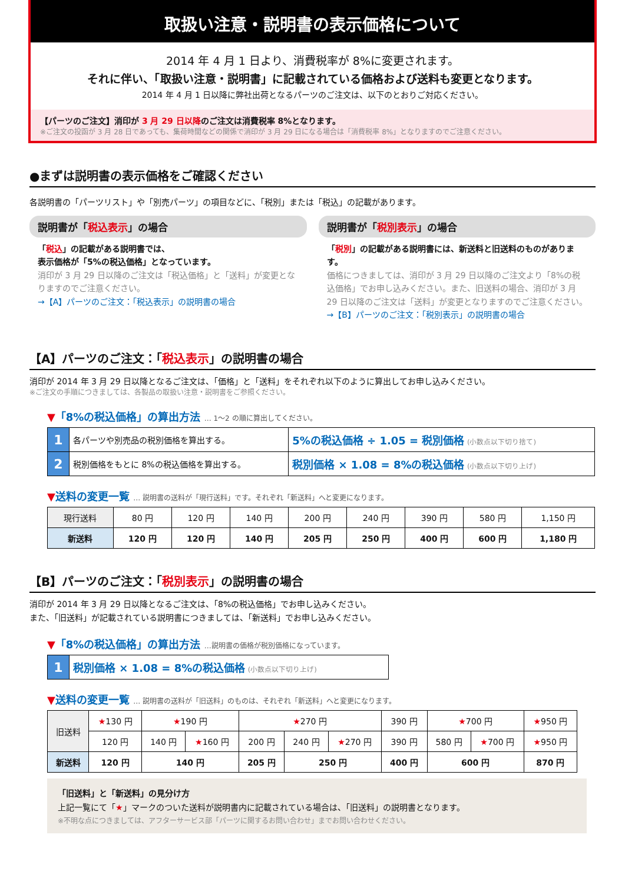取扱い注意・説明書の表示価格について
2014 年 4 月 1 日より、消費税率が 8%に変更されます。
それに伴い、「取扱い注意・説明書」に記載されている価格および送料も変更となります。
2014 年 4 月 1 日以降に弊社出荷となるパーツのご注文は、以下のとおりご対応ください。
【パーツのご注文】消印が 3 月 29 日以降のご注文は消費税率 8%となります。
※ご注文の投函が 3 月 28 日であっても、集荷時間などの関係で消印が 3 月 29 日になる場合は「消費税率 8%」となりますのでご注意ください。
●まずは説明書の表示価格をご確認ください
各説明書の「パーツリスト」や「別売パーツ」の項目などに、「税別」または「税込」の記載があります。
説明書が「税込表示」の場合
「税込」の記載がある説明書では、
表示価格が「5%の税込価格」となっています。
消印が 3 月 29 日以降のご注文は「税込価格」と「送料」が変更となりますのでご注意ください。
→【A】パーツのご注文：「税込表示」の説明書の場合
説明書が「税別表示」の場合
「税別」の記載がある説明書には、新送料と旧送料のものがあります。
価格につきましては、消印が 3 月 29 日以降のご注文より「8%の税込価格」でお申し込みください。また、旧送料の場合、消印が 3 月 29 日以降のご注文は「送料」が変更となりますのでご注意ください。
→【B】パーツのご注文：「税別表示」の説明書の場合
【A】パーツのご注文：「税込表示」の説明書の場合
消印が 2014 年 3 月 29 日以降となるご注文は、「価格」と「送料」をそれぞれ以下のように算出してお申し込みください。
※ご注文の手順につきましては、各製品の取扱い注意・説明書をご参照ください。
▼「8%の税込価格」の算出方法 … 1〜2 の順に算出してください。
| 1 | 各パーツや別売品の税別価格を算出する。 | 5%の税込価格 ÷ 1.05 = 税別価格 (小数点以下切り捨て) |
| 2 | 税別価格をもとに 8%の税込価格を算出する。 | 税別価格 × 1.08 = 8%の税込価格 (小数点以下切り上げ) |
▼送料の変更一覧 … 説明書の送料が「現行送料」です。それぞれ「新送料」へと変更になります。
| 現行送料 | 80 円 | 120 円 | 140 円 | 200 円 | 240 円 | 390 円 | 580 円 | 1,150 円 |
| 新送料 | 120 円 | 120 円 | 140 円 | 205 円 | 250 円 | 400 円 | 600 円 | 1,180 円 |
【B】パーツのご注文：「税別表示」の説明書の場合
消印が 2014 年 3 月 29 日以降となるご注文は、「8%の税込価格」でお申し込みください。
また、「旧送料」が記載されている説明書につきましては、「新送料」でお申し込みください。
▼「8%の税込価格」の算出方法 …説明書の価格が税別価格になっています。
| 1 | 税別価格 × 1.08 = 8%の税込価格 (小数点以下切り上げ) |
▼送料の変更一覧 … 説明書の送料が「旧送料」のものは、それぞれ「新送料」へと変更になります。
| 旧送料 | ★ 130 円 | ★ 190 円 | | ★ 270 円 | | | 390 円 | ★ 700 円 | | ★ 950 円 |
| | 120 円 | 140 円 | ★ 160 円 | 200 円 | 240 円 | ★ 270 円 | 390 円 | 580 円 | ★ 700 円 | ★ 950 円 |
| 新送料 | 120 円 | 140 円 | | 205 円 | 250 円 | | 400 円 | 600 円 | | 870 円 |
「旧送料」と「新送料」の見分け方
上記一覧にて「★」マークのついた送料が説明書内に記載されている場合は、「旧送料」の説明書となります。
※不明な点につきましては、アフターサービス部「パーツに関するお問い合わせ」までお問い合わせください。